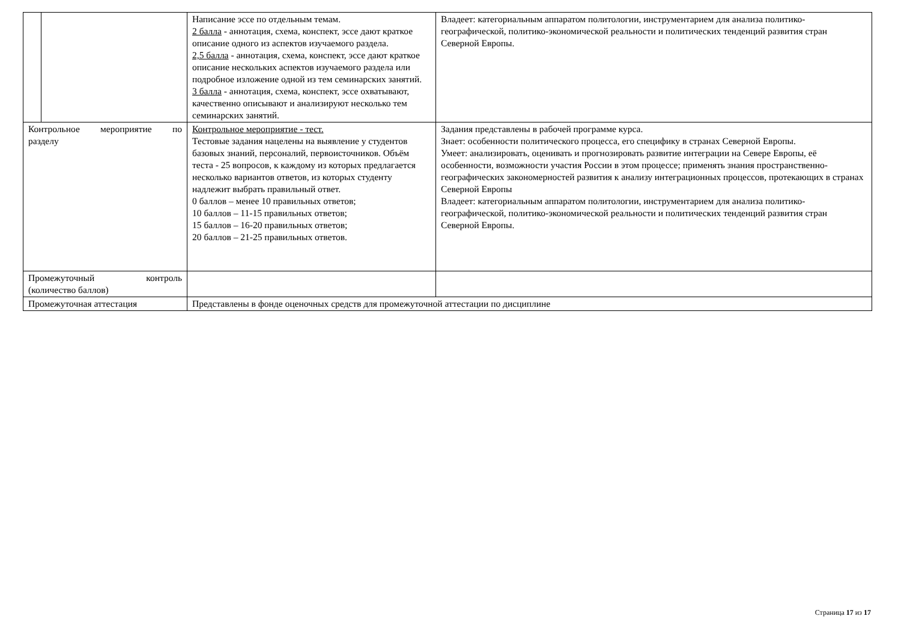| | | Написание эссе по отдельным темам. 2 балла - аннотация, схема, конспект, эссе дают краткое описание одного из аспектов изучаемого раздела. 2,5 балла - аннотация, схема, конспект, эссе дают краткое описание нескольких аспектов изучаемого раздела или подробное изложение одной из тем семинарских занятий. 3 балла - аннотация, схема, конспект, эссе охватывают, качественно описывают и анализируют несколько тем семинарских занятий. | Владеет: категориальным аппаратом политологии, инструментарием для анализа политико-географической, политико-экономической реальности и политических тенденций развития стран Северной Европы. |
| Контрольное мероприятие по разделу | | Контрольное мероприятие - тест. Тестовые задания нацелены на выявление у студентов базовых знаний, персоналий, первоисточников. Объём теста - 25 вопросов, к каждому из которых предлагается несколько вариантов ответов, из которых студенту надлежит выбрать правильный ответ. 0 баллов – менее 10 правильных ответов; 10 баллов – 11-15 правильных ответов; 15 баллов – 16-20 правильных ответов; 20 баллов – 21-25 правильных ответов. | Задания представлены в рабочей программе курса. Знает: особенности политического процесса, его специфику в странах Северной Европы. Умеет: анализировать, оценивать и прогнозировать развитие интеграции на Севере Европы, её особенности, возможности участия России в этом процессе; применять знания пространственно-географических закономерностей развития к анализу интеграционных процессов, протекающих в странах Северной Европы Владеет: категориальным аппаратом политологии, инструментарием для анализа политико-географической, политико-экономической реальности и политических тенденций развития стран Северной Европы. |
| Промежуточный контроль (количество баллов) | | | |
| Промежуточная аттестация | | Представлены в фонде оценочных средств для промежуточной аттестации по дисциплине | |
Страница 17 из 17